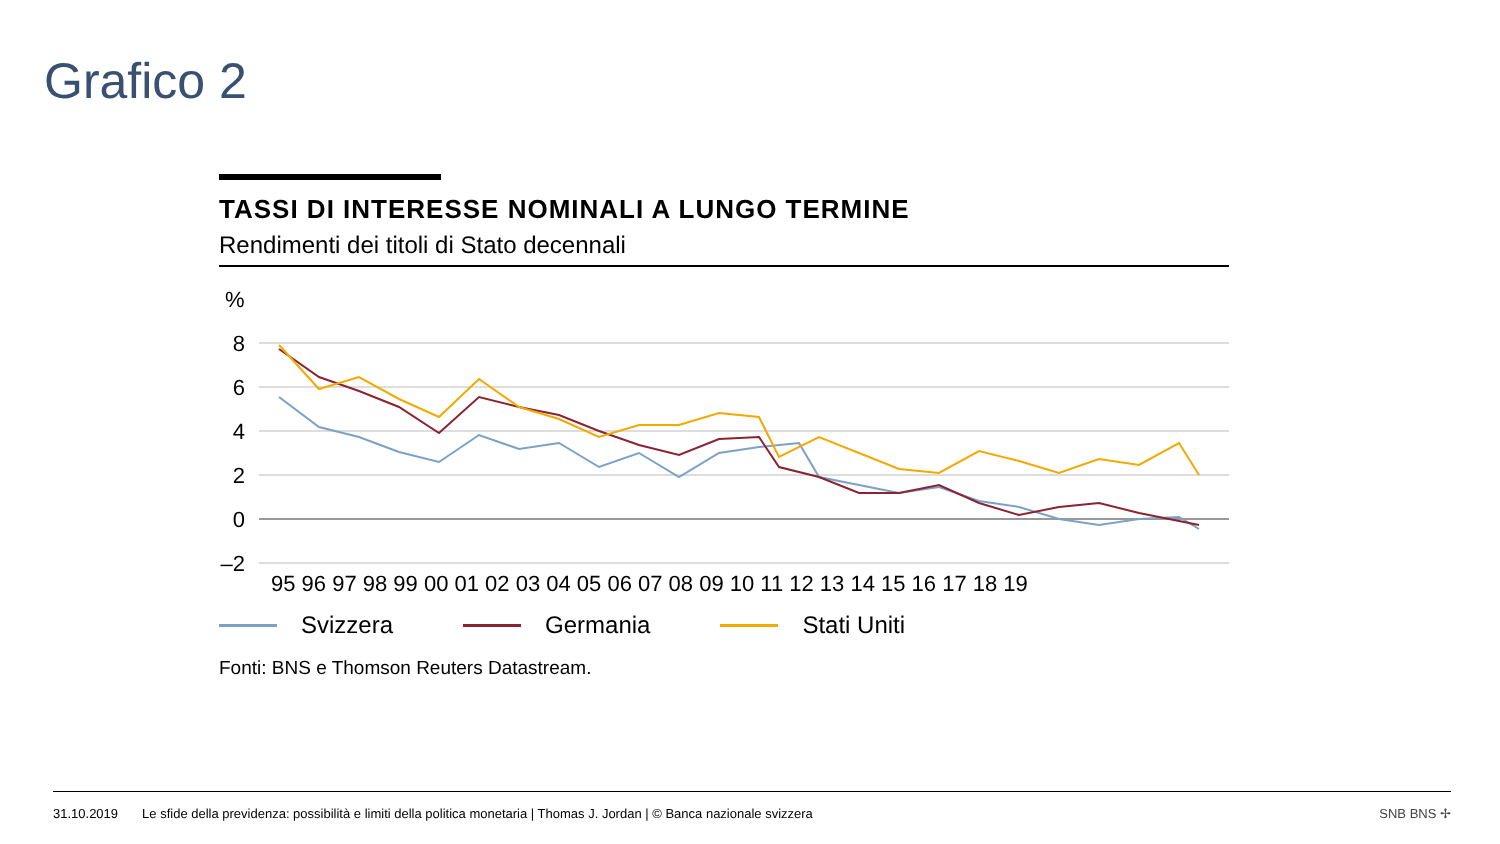Grafico 2
TASSI DI INTERESSE NOMINALI A LUNGO TERMINE
Rendimenti dei titoli di Stato decennali
%
8
6
4
2
0
–2
95 96 97 98 99 00 01 02 03 04 05 06 07 08 09 10 11 12 13 14 15 16 17 18 19
Svizzera Germania Stati Uniti
Fonti: BNS e Thomson Reuters Datastream.
31.10.2019 Le sfide della previdenza: possibilità e limiti della politica monetaria | Thomas J. Jordan | © Banca nazionale svizzera SNB BNS ✢